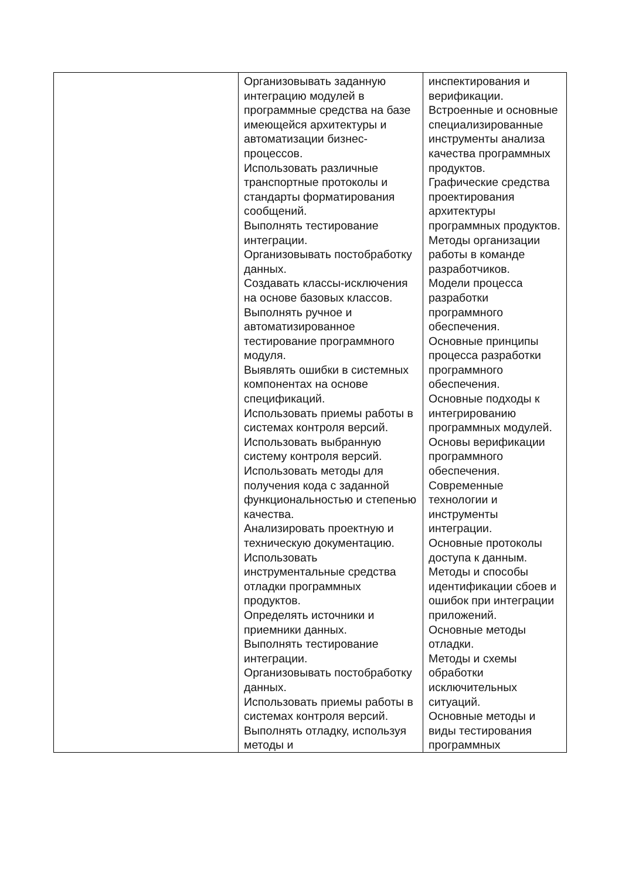| | Организовывать заданную интеграцию модулей в программные средства на базе имеющейся архитектуры и автоматизации бизнес-процессов. Использовать различные транспортные протоколы и стандарты форматирования сообщений. Выполнять тестирование интеграции. Организовывать постобработку данных. Создавать классы-исключения на основе базовых классов. Выполнять ручное и автоматизированное тестирование программного модуля. Выявлять ошибки в системных компонентах на основе спецификаций. Использовать приемы работы в системах контроля версий. Использовать выбранную систему контроля версий. Использовать методы для получения кода с заданной функциональностью и степенью качества. Анализировать проектную и техническую документацию. Использовать инструментальные средства отладки программных продуктов. Определять источники и приемники данных. Выполнять тестирование интеграции. Организовывать постобработку данных. Использовать приемы работы в системах контроля версий. Выполнять отладку, используя методы и | инспектирования и верификации. Встроенные и основные специализированные инструменты анализа качества программных продуктов. Графические средства проектирования архитектуры программных продуктов. Методы организации работы в команде разработчиков. Модели процесса разработки программного обеспечения. Основные принципы процесса разработки программного обеспечения. Основные подходы к интегрированию программных модулей. Основы верификации программного обеспечения. Современные технологии и инструменты интеграции. Основные протоколы доступа к данным. Методы и способы идентификации сбоев и ошибок при интеграции приложений. Основные методы отладки. Методы и схемы обработки исключительных ситуаций. Основные методы и виды тестирования программных |